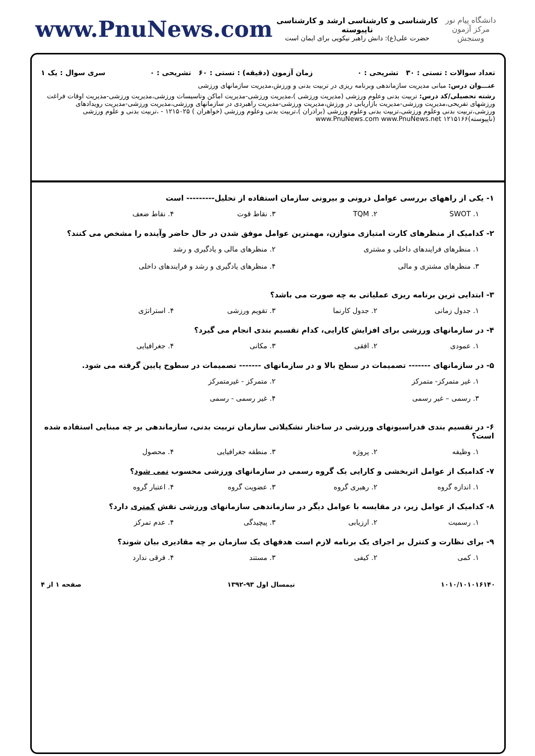دانشگاه پیام نور
مرکز آزمون وسنجش
کارشناسی و کارشناسی ارشد و کارشناسی ناپیوسته
حضرت علی(ع): دانش راهبر نیکویی برای ایمان است
www.PnuNews.com
تعداد سوالات : تستی : ۳۰ تشریحی : ۰ زمان آزمون (دقیقه) : تستی : ۶۰ تشریحی : ۰ سری سوال : یک ۱
عنـــوان درس: مبانی مدیریت سازماندهی وبرنامه ریزی در تربیت بدنی و ورزش،مدیریت سازمانهای ورزشی
رشته تحصیلی/کد درس: تربیت بدنی وعلوم ورزشی (مدیریت ورزشی )،مدیریت ورزشی-مدیریت اماکن وتاسیسات ورزشی،مدیریت ورزشی-مدیریت اوقات فراغت ورزشهای تفریحی،مدیریت ورزشی-مدیریت بازاریابی در ورزش،مدیریت ورزشی-مدیریت راهبردی در سازمانهای ورزشی،مدیریت ورزشی-مدیریت رویدادهای ورزشی،تربیت بدنی وعلوم ورزشی،تربیت بدنی وعلوم ورزشی (برادران )،تربیت بدنی وعلوم ورزشی (خواهران ) ۱۲۱۵۰۲۵ - ،تربیت بدنی و علوم ورزشی (ناپیوسته)۱۲۱۵۱۶۶ www.PnuNews.com www.PnuNews.net
۱- یکی از راههای بررسی عوامل درونی و بیرونی سازمان استفاده از تحلیل--------- است
۱. SWOT ۲. TQM ۳. نقاط قوت ۴. نقاط ضعف
۲- کدامیک از منظرهای کارت امتیازی متوازن، مهمترین عوامل موفق شدن در حال حاضر وآینده را مشخص می کنند؟
۱. منظرهای فرایندهای داخلی و مشتری ۲. منظرهای مالی و یادگیری و رشد ۳. منظرهای مشتری و مالی ۴. منظرهای یادگیری و رشد و فرایندهای داخلی
۳- ابتدایی ترین برنامه ریزی عملیاتی به چه صورت می باشد؟
۱. جدول زمانی ۲. جدول کارنما ۳. تقویم ورزشی ۴. استراتژی
۴- در سازمانهای ورزشی برای افزایش کارایی، کدام تقسیم بندی انجام می گیرد؟
۱. عمودی ۲. افقی ۳. مکانی ۴. جغرافیایی
۵- در سازمانهای ------- تصمیمات در سطح بالا و در سازمانهای ------- تصمیمات در سطوح پایین گرفته می شود.
۱. غیر متمرکز- متمرکز ۲. متمرکز - غیرمتمرکز ۳. رسمی – غیر رسمی ۴. غیر رسمی - رسمی
۶- در تقسیم بندی فدراسیونهای ورزشی در ساختار تشکیلاتی سازمان تربیت بدنی، سازماندهی بر چه مبنایی استفاده شده است؟
۱. وظیفه ۲. پروژه ۳. منطقه جغرافیایی ۴. محصول
۷- کدامیک از عوامل اثربخشی و کارایی یک گروه رسمی در سازمانهای ورزشی محسوب نمی شود؟
۱. اندازه گروه ۲. رهبری گروه ۳. عضویت گروه ۴. اعتبار گروه
۸- کدامیک از عوامل زیر، در مقایسه با عوامل دیگر در سازماندهی سازمانهای ورزشی نقش کمتری دارد؟
۱. رسمیت ۲. ارزیابی ۳. پیچیدگی ۴. عدم تمرکز
۹- برای نظارت و کنترل بر اجرای یک برنامه لازم است هدفهای یک سازمان بر چه مقادیری بیان شوند؟
۱. کمی ۲. کیفی ۳. مستند ۴. فرقی ندارد
۱۰۱۰/۱۰۱۰۱۶۱۴۰ نیمسال اول ۹۳-۱۳۹۲ صفحه ۱ از ۴